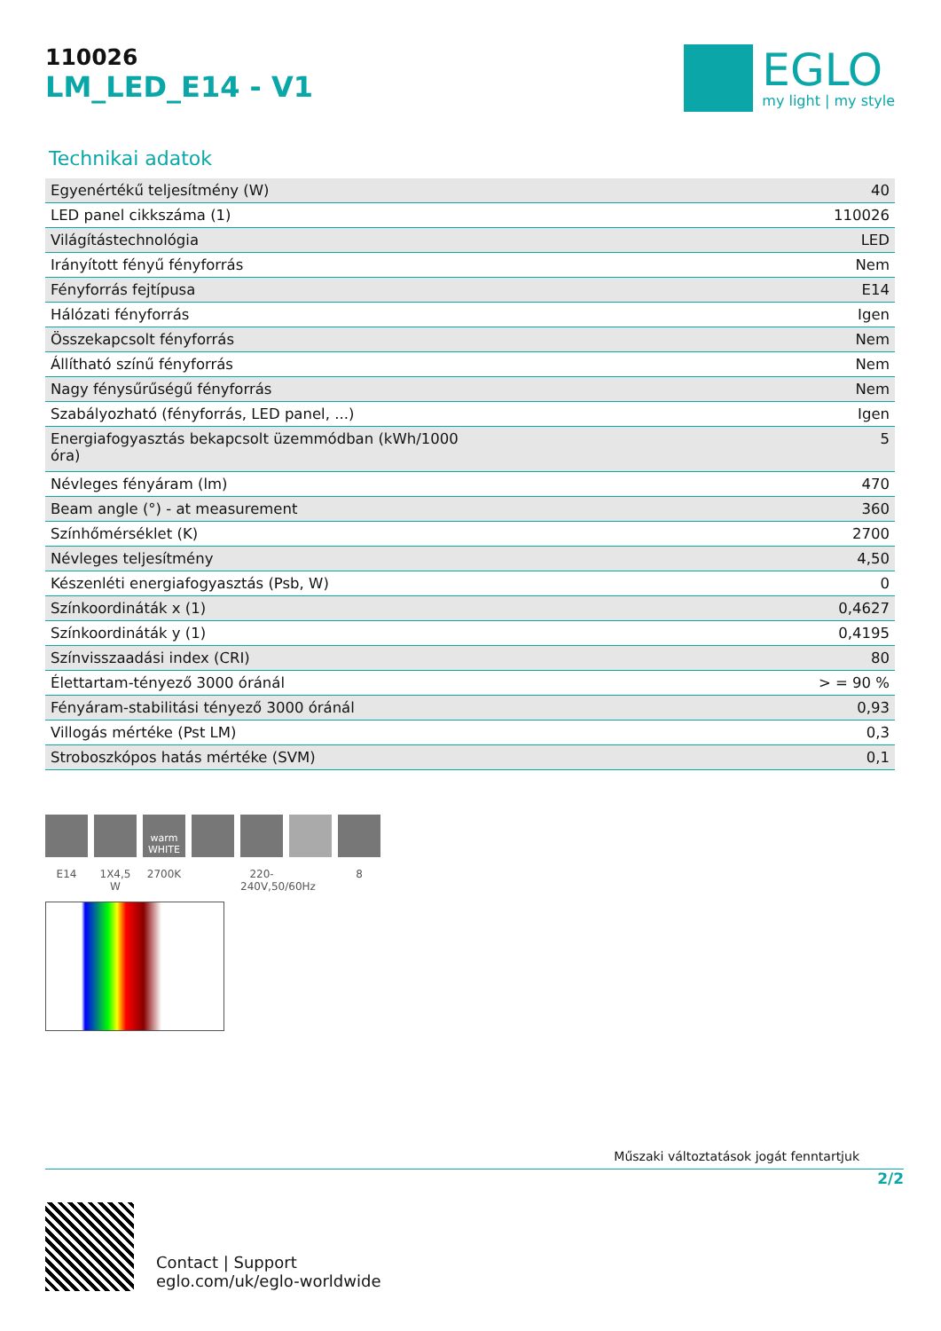110026
LM_LED_E14 - V1
EGLO
my light | my style
Technikai adatok
| Egyenértékű teljesítmény (W) | 40 |
| LED panel cikkszáma (1) | 110026 |
| Világítástechnológia | LED |
| Irányított fényű fényforrás | Nem |
| Fényforrás fejtípusa | E14 |
| Hálózati fényforrás | Igen |
| Összekapcsolt fényforrás | Nem |
| Állítható színű fényforrás | Nem |
| Nagy fénysűrűségű fényforrás | Nem |
| Szabályozható (fényforrás, LED panel, ...) | Igen |
| Energiafogyasztás bekapcsolt üzemmódban (kWh/1000 óra) | 5 |
| Névleges fényáram (lm) | 470 |
| Beam angle (°) - at measurement | 360 |
| Színhőmérséklet (K) | 2700 |
| Névleges teljesítmény | 4,50 |
| Készenléti energiafogyasztás (Psb, W) | 0 |
| Színkoordináták x (1) | 0,4627 |
| Színkoordináták y (1) | 0,4195 |
| Színvisszaadási index (CRI) | 80 |
| Élettartam-tényező 3000 óránál | > = 90 % |
| Fényáram-stabilitási tényező 3000 óránál | 0,93 |
| Villogás mértéke (Pst LM) | 0,3 |
| Stroboszkópos hatás mértéke (SVM) | 0,1 |
E14 1X4,5 W
warm WHITE
2700K
220-240V,50/60Hz
8
Műszaki változtatások jogát fenntartjuk
2/2
Contact | Support
eglo.com/uk/eglo-worldwide